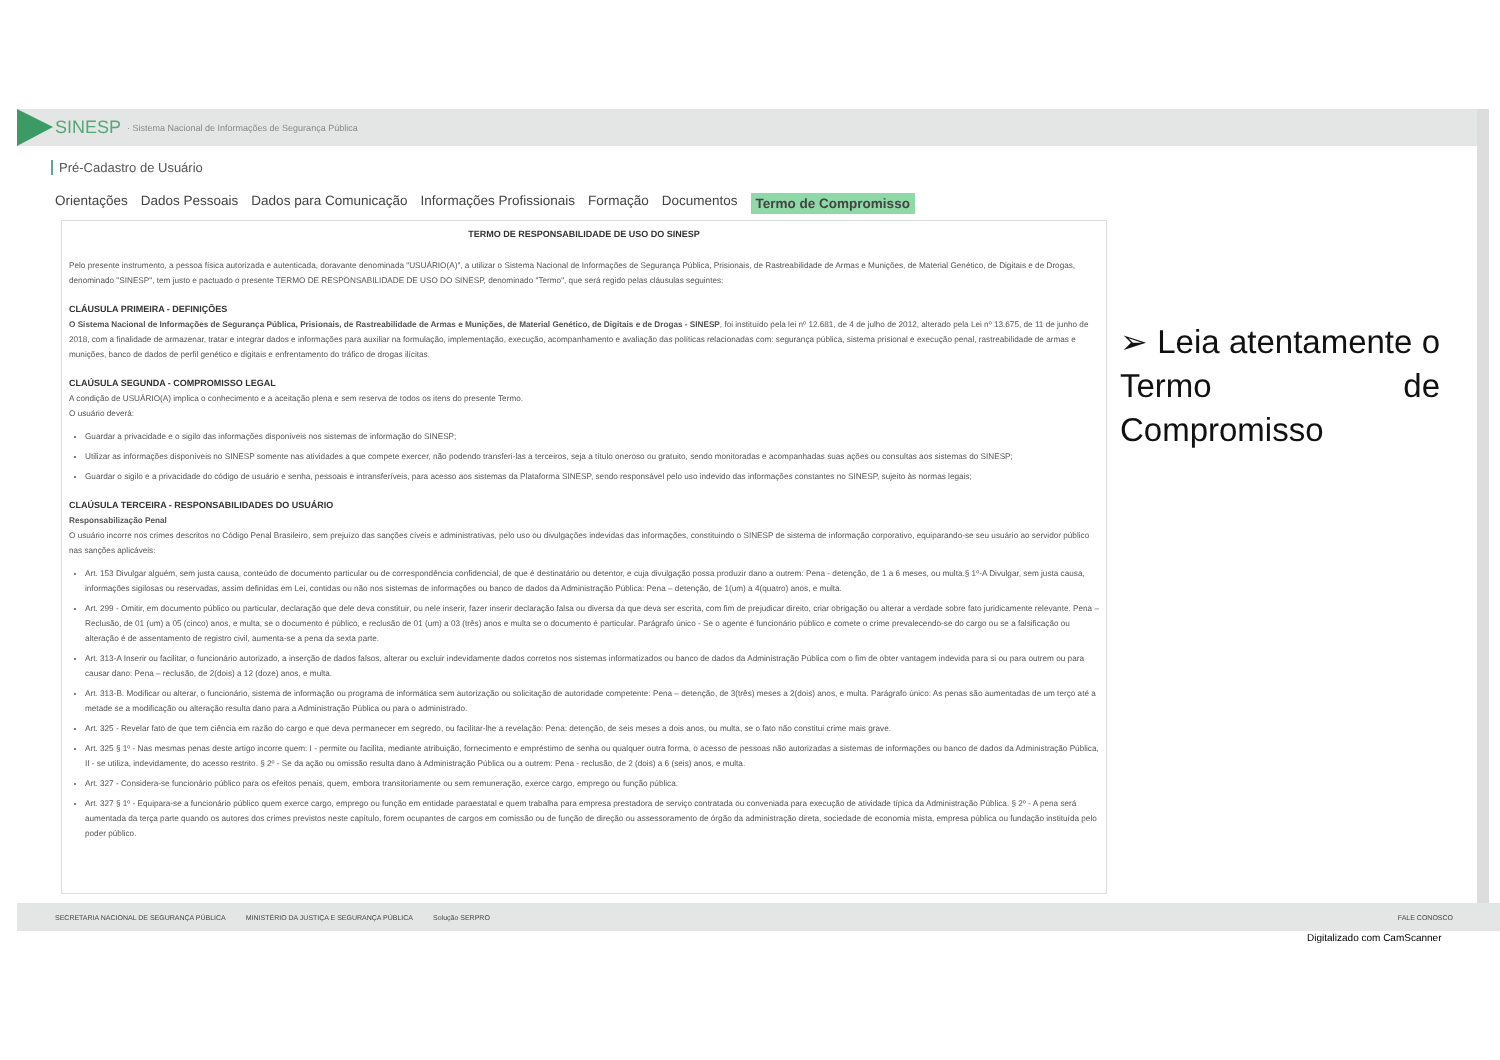SINESP · Sistema Nacional de Informações de Segurança Pública
Pré-Cadastro de Usuário
Orientações Dados Pessoais Dados para Comunicação Informações Profissionais Formação Documentos Termo de Compromisso
TERMO DE RESPONSABILIDADE DE USO DO SINESP
Pelo presente instrumento, a pessoa física autorizada e autenticada, doravante denominada "USUÁRIO(A)", a utilizar o Sistema Nacional de Informações de Segurança Pública, Prisionais, de Rastreabilidade de Armas e Munições, de Material Genético, de Digitais e de Drogas, denominado "SINESP", tem justo e pactuado o presente TERMO DE RESPONSABILIDADE DE USO DO SINESP, denominado "Termo", que será regido pelas cláusulas seguintes:
CLÁUSULA PRIMEIRA - DEFINIÇÕES
O Sistema Nacional de Informações de Segurança Pública, Prisionais, de Rastreabilidade de Armas e Munições, de Material Genético, de Digitais e de Drogas - SINESP, foi instituído pela lei nº 12.681, de 4 de julho de 2012, alterado pela Lei nº 13.675, de 11 de junho de 2018, com a finalidade de armazenar, tratar e integrar dados e informações para auxiliar na formulação, implementação, execução, acompanhamento e avaliação das políticas relacionadas com: segurança pública, sistema prisional e execução penal, rastreabilidade de armas e munições, banco de dados de perfil genético e digitais e enfrentamento do tráfico de drogas ilícitas.
CLAÚSULA SEGUNDA - COMPROMISSO LEGAL
A condição de USUÁRIO(A) implica o conhecimento e a aceitação plena e sem reserva de todos os itens do presente Termo.
O usuário deverá:
Guardar a privacidade e o sigilo das informações disponíveis nos sistemas de informação do SINESP;
Utilizar as informações disponíveis no SINESP somente nas atividades a que compete exercer, não podendo transferi-las a terceiros, seja a título oneroso ou gratuito, sendo monitoradas e acompanhadas suas ações ou consultas aos sistemas do SINESP;
Guardar o sigilo e a privacidade do código de usuário e senha, pessoais e intransferíveis, para acesso aos sistemas da Plataforma SINESP, sendo responsável pelo uso indevido das informações constantes no SINESP, sujeito às normas legais;
CLAÚSULA TERCEIRA - RESPONSABILIDADES DO USUÁRIO
Responsabilização Penal
O usuário incorre nos crimes descritos no Código Penal Brasileiro, sem prejuízo das sanções cíveis e administrativas, pelo uso ou divulgações indevidas das informações, constituindo o SINESP de sistema de informação corporativo, equiparando-se seu usuário ao servidor público nas sanções aplicáveis:
Art. 153 Divulgar alguém, sem justa causa, conteúdo de documento particular ou de correspondência confidencial, de que é destinatário ou detentor, e cuja divulgação possa produzir dano a outrem: Pena - detenção, de 1 a 6 meses, ou multa.§ 1º-A Divulgar, sem justa causa, informações sigilosas ou reservadas, assim definidas em Lei, contidas ou não nos sistemas de informações ou banco de dados da Administração Pública: Pena – detenção, de 1(um) a 4(quatro) anos, e multa.
Art. 299 - Omitir, em documento público ou particular, declaração que dele deva constituir, ou nele inserir, fazer inserir declaração falsa ou diversa da que deva ser escrita, com fim de prejudicar direito, criar obrigação ou alterar a verdade sobre fato juridicamente relevante. Pena – Reclusão, de 01 (um) a 05 (cinco) anos, e multa, se o documento é público, e reclusão de 01 (um) a 03 (três) anos e multa se o documento é particular. Parágrafo único - Se o agente é funcionário público e comete o crime prevalecendo-se do cargo ou se a falsificação ou alteração é de assentamento de registro civil, aumenta-se a pena da sexta parte.
Art. 313-A Inserir ou facilitar, o funcionário autorizado, a inserção de dados falsos, alterar ou excluir indevidamente dados corretos nos sistemas informatizados ou banco de dados da Administração Pública com o fim de obter vantagem indevida para si ou para outrem ou para causar dano: Pena – reclusão, de 2(dois) a 12 (doze) anos, e multa.
Art. 313-B. Modificar ou alterar, o funcionário, sistema de informação ou programa de informática sem autorização ou solicitação de autoridade competente: Pena – detenção, de 3(três) meses a 2(dois) anos, e multa. Parágrafo único: As penas são aumentadas de um terço até a metade se a modificação ou alteração resulta dano para a Administração Pública ou para o administrado.
Art. 325 - Revelar fato de que tem ciência em razão do cargo e que deva permanecer em segredo, ou facilitar-lhe a revelação: Pena: detenção, de seis meses a dois anos, ou multa, se o fato não constitui crime mais grave.
Art. 325 § 1º - Nas mesmas penas deste artigo incorre quem: I - permite ou facilita, mediante atribuição, fornecimento e empréstimo de senha ou qualquer outra forma, o acesso de pessoas não autorizadas a sistemas de informações ou banco de dados da Administração Pública, II - se utiliza, indevidamente, do acesso restrito. § 2º - Se da ação ou omissão resulta dano à Administração Pública ou a outrem: Pena - reclusão, de 2 (dois) a 6 (seis) anos, e multa.
Art. 327 - Considera-se funcionário público para os efeitos penais, quem, embora transitoriamente ou sem remuneração, exerce cargo, emprego ou função pública.
Art. 327 § 1º - Equipara-se a funcionário público quem exerce cargo, emprego ou função em entidade paraestatal e quem trabalha para empresa prestadora de serviço contratada ou conveniada para execução de atividade típica da Administração Pública. § 2º - A pena será aumentada da terça parte quando os autores dos crimes previstos neste capítulo, forem ocupantes de cargos em comissão ou de função de direção ou assessoramento de órgão da administração direta, sociedade de economia mista, empresa pública ou fundação instituída pelo poder público.
➢ Leia atentamente o Termo de Compromisso
SECRETARIA NACIONAL DE SEGURANÇA PÚBLICA MINISTÉRIO DA JUSTIÇA E SEGURANÇA PÚBLICA Solução SERPRO FALE CONOSCO
Digitalizado com CamScanner